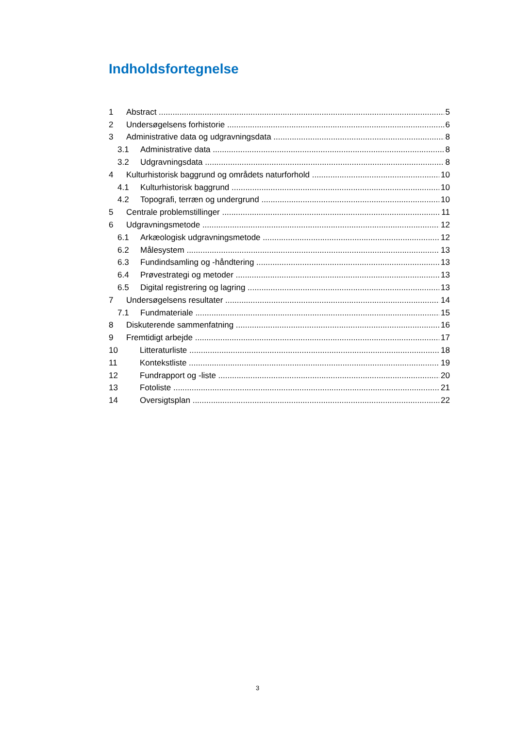Indholdsfortegnelse
1 Abstract 5
2 Undersøgelsens forhistorie 6
3 Administrative data og udgravningsdata 8
3.1 Administrative data 8
3.2 Udgravningsdata 8
4 Kulturhistorisk baggrund og områdets naturforhold 10
4.1 Kulturhistorisk baggrund 10
4.2 Topografi, terræn og undergrund 10
5 Centrale problemstillinger 11
6 Udgravningsmetode 12
6.1 Arkæologisk udgravningsmetode 12
6.2 Målesystem 13
6.3 Fundindsamling og -håndtering 13
6.4 Prøvestrategi og metoder 13
6.5 Digital registrering og lagring 13
7 Undersøgelsens resultater 14
7.1 Fundmateriale 15
8 Diskuterende sammenfatning 16
9 Fremtidigt arbejde 17
10 Litteraturliste 18
11 Kontekstliste 19
12 Fundrapport og -liste 20
13 Fotoliste 21
14 Oversigtsplan 22
3